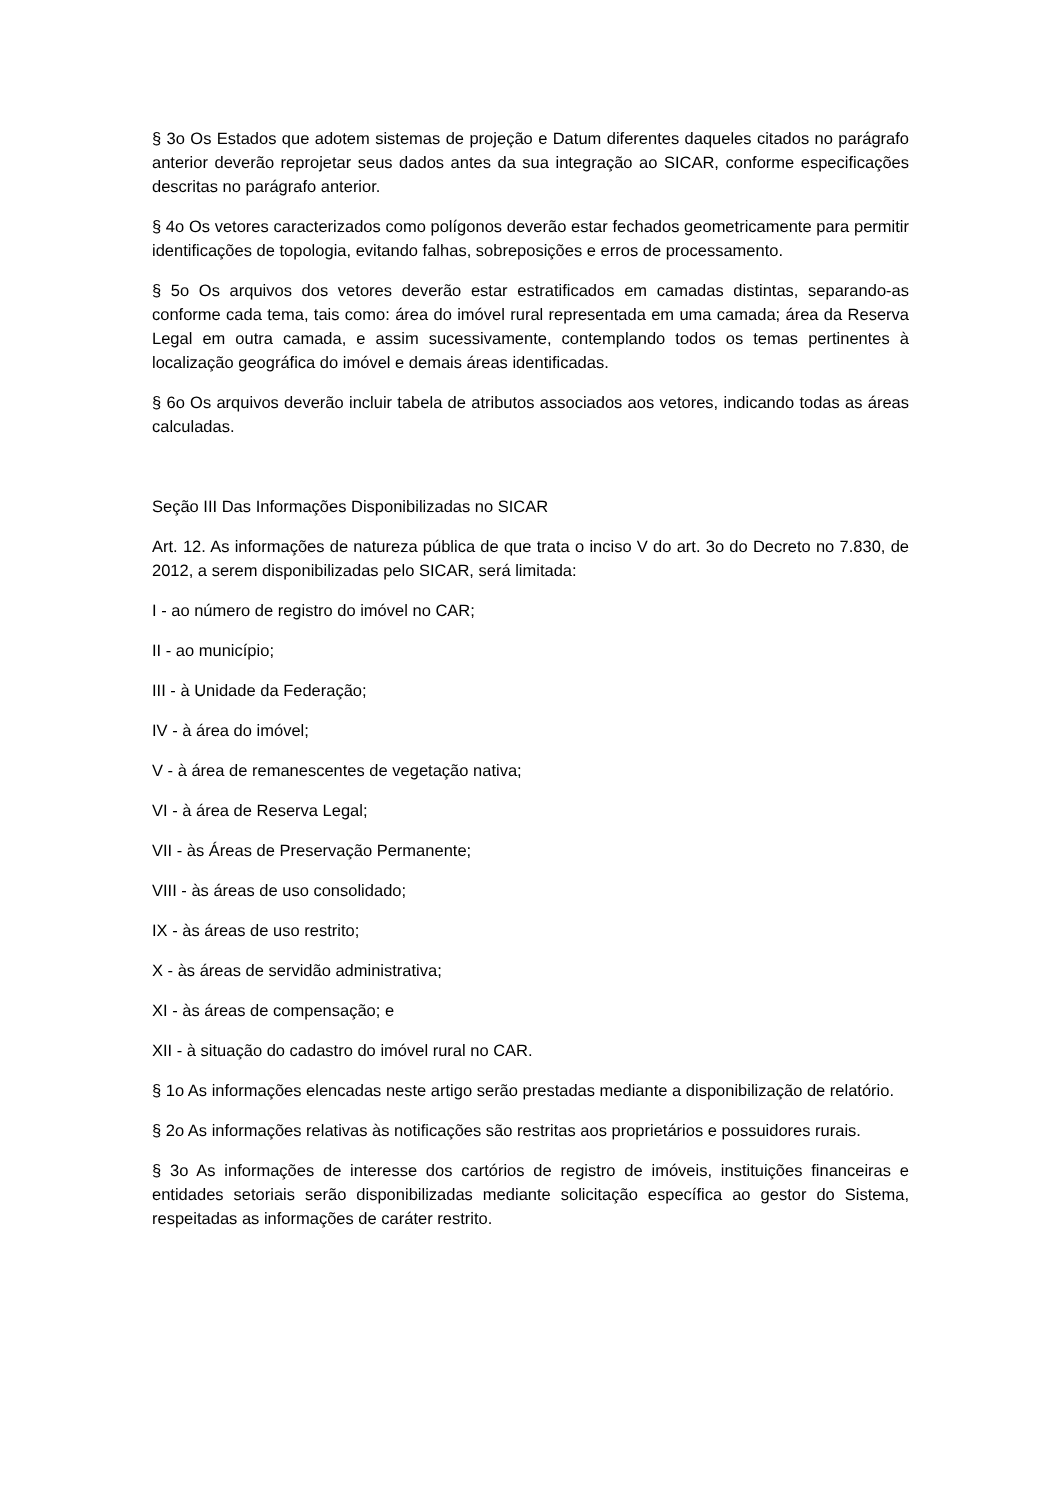§ 3o Os Estados que adotem sistemas de projeção e Datum diferentes daqueles citados no parágrafo anterior deverão reprojetar seus dados antes da sua integração ao SICAR, conforme especificações descritas no parágrafo anterior.
§ 4o Os vetores caracterizados como polígonos deverão estar fechados geometricamente para permitir identificações de topologia, evitando falhas, sobreposições e erros de processamento.
§ 5o Os arquivos dos vetores deverão estar estratificados em camadas distintas, separando-as conforme cada tema, tais como: área do imóvel rural representada em uma camada; área da Reserva Legal em outra camada, e assim sucessivamente, contemplando todos os temas pertinentes à localização geográfica do imóvel e demais áreas identificadas.
§ 6o Os arquivos deverão incluir tabela de atributos associados aos vetores, indicando todas as áreas calculadas.
Seção III Das Informações Disponibilizadas no SICAR
Art. 12. As informações de natureza pública de que trata o inciso V do art. 3o do Decreto no 7.830, de 2012, a serem disponibilizadas pelo SICAR, será limitada:
I - ao número de registro do imóvel no CAR;
II - ao município;
III - à Unidade da Federação;
IV - à área do imóvel;
V - à área de remanescentes de vegetação nativa;
VI - à área de Reserva Legal;
VII - às Áreas de Preservação Permanente;
VIII - às áreas de uso consolidado;
IX - às áreas de uso restrito;
X - às áreas de servidão administrativa;
XI - às áreas de compensação; e
XII - à situação do cadastro do imóvel rural no CAR.
§ 1o As informações elencadas neste artigo serão prestadas mediante a disponibilização de relatório.
§ 2o As informações relativas às notificações são restritas aos proprietários e possuidores rurais.
§ 3o As informações de interesse dos cartórios de registro de imóveis, instituições financeiras e entidades setoriais serão disponibilizadas mediante solicitação específica ao gestor do Sistema, respeitadas as informações de caráter restrito.